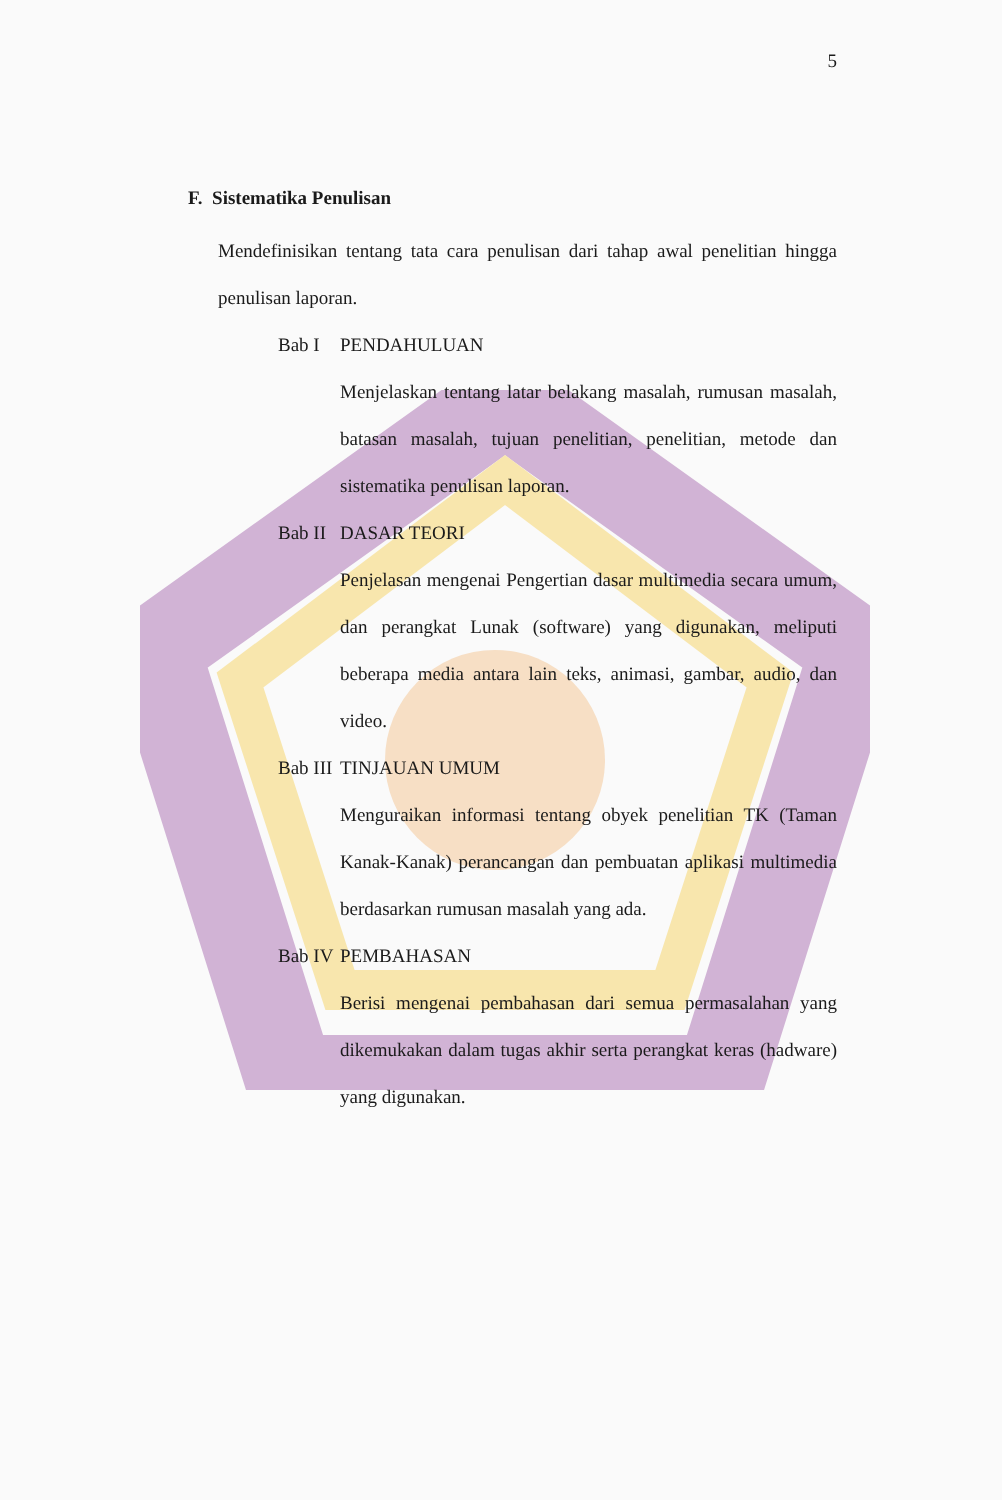5
F. Sistematika Penulisan
Mendefinisikan tentang tata cara penulisan dari tahap awal penelitian hingga penulisan laporan.
Bab I PENDAHULUAN
Menjelaskan tentang latar belakang masalah, rumusan masalah, batasan masalah, tujuan penelitian, penelitian, metode dan sistematika penulisan laporan.
Bab II DASAR TEORI
Penjelasan mengenai Pengertian dasar multimedia secara umum, dan perangkat Lunak (software) yang digunakan, meliputi beberapa media antara lain teks, animasi, gambar, audio, dan video.
Bab III TINJAUAN UMUM
Menguraikan informasi tentang obyek penelitian TK (Taman Kanak-Kanak) perancangan dan pembuatan aplikasi multimedia berdasarkan rumusan masalah yang ada.
Bab IV PEMBAHASAN
Berisi mengenai pembahasan dari semua permasalahan yang dikemukakan dalam tugas akhir serta perangkat keras (hadware) yang digunakan.